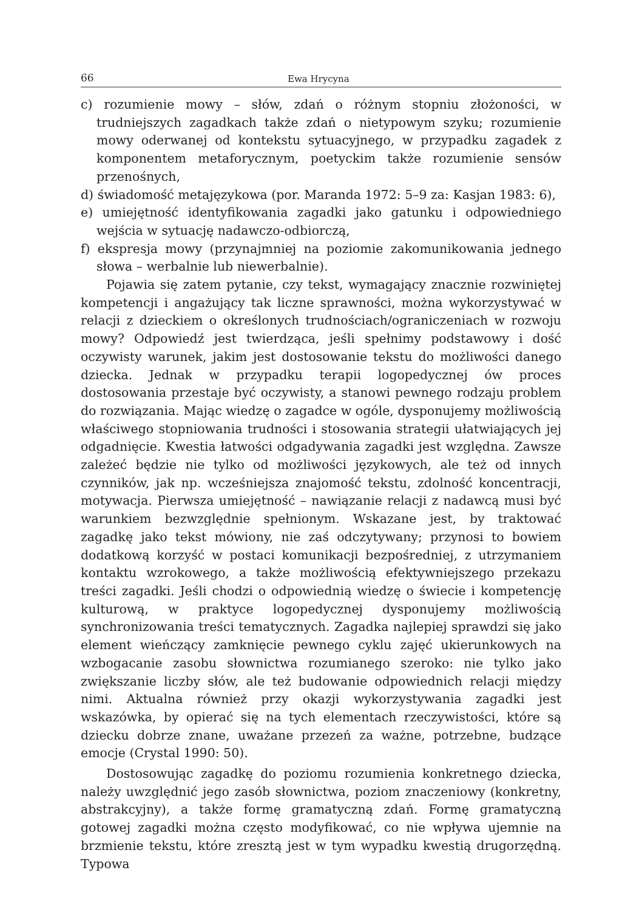66 Ewa Hrycyna
c) rozumienie mowy – słów, zdań o różnym stopniu złożoności, w trudniejszych zagadkach także zdań o nietypowym szyku; rozumienie mowy oderwanej od kontekstu sytuacyjnego, w przypadku zagadek z komponentem metaforycznym, poetyckim także rozumienie sensów przenośnych,
d) świadomość metajęzykowa (por. Maranda 1972: 5–9 za: Kasjan 1983: 6),
e) umiejętność identyfikowania zagadki jako gatunku i odpowiedniego wejścia w sytuację nadawczo-odbiorczą,
f) ekspresja mowy (przynajmniej na poziomie zakomunikowania jednego słowa – werbalnie lub niewerbalnie).
Pojawia się zatem pytanie, czy tekst, wymagający znacznie rozwiniętej kompetencji i angażujący tak liczne sprawności, można wykorzystywać w relacji z dzieckiem o określonych trudnościach/ograniczeniach w rozwoju mowy? Odpowiedź jest twierdząca, jeśli spełnimy podstawowy i dość oczywisty warunek, jakim jest dostosowanie tekstu do możliwości danego dziecka. Jednak w przypadku terapii logopedycznej ów proces dostosowania przestaje być oczywisty, a stanowi pewnego rodzaju problem do rozwiązania. Mając wiedzę o zagadce w ogóle, dysponujemy możliwością właściwego stopniowania trudności i stosowania strategii ułatwiających jej odgadnięcie. Kwestia łatwości odgadywania zagadki jest względna. Zawsze zależeć będzie nie tylko od możliwości językowych, ale też od innych czynników, jak np. wcześniejsza znajomość tekstu, zdolność koncentracji, motywacja. Pierwsza umiejętność – nawiązanie relacji z nadawcą musi być warunkiem bezwzględnie spełnionym. Wskazane jest, by traktować zagadkę jako tekst mówiony, nie zaś odczytywany; przynosi to bowiem dodatkową korzyść w postaci komunikacji bezpośredniej, z utrzymaniem kontaktu wzrokowego, a także możliwością efektywniejszego przekazu treści zagadki. Jeśli chodzi o odpowiednią wiedzę o świecie i kompetencję kulturową, w praktyce logopedycznej dysponujemy możliwością synchronizowania treści tematycznych. Zagadka najlepiej sprawdzi się jako element wieńczący zamknięcie pewnego cyklu zajęć ukierunkowych na wzbogacanie zasobu słownictwa rozumianego szeroko: nie tylko jako zwiększanie liczby słów, ale też budowanie odpowiednich relacji między nimi. Aktualna również przy okazji wykorzystywania zagadki jest wskazówka, by opierać się na tych elementach rzeczywistości, które są dziecku dobrze znane, uważane przezeń za ważne, potrzebne, budzące emocje (Crystal 1990: 50).
Dostosowując zagadkę do poziomu rozumienia konkretnego dziecka, należy uwzględnić jego zasób słownictwa, poziom znaczeniowy (konkretny, abstrakcyjny), a także formę gramatyczną zdań. Formę gramatyczną gotowej zagadki można często modyfikować, co nie wpływa ujemnie na brzmienie tekstu, które zresztą jest w tym wypadku kwestią drugorzędną. Typowa